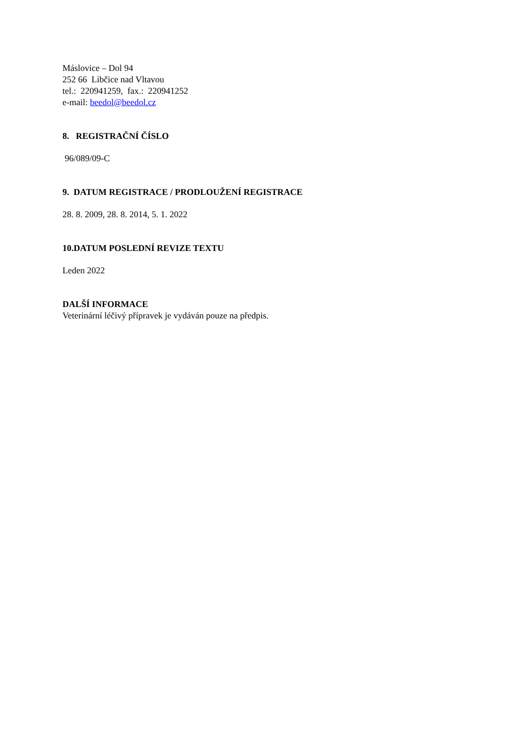Máslovice – Dol 94
252 66 Libčice nad Vltavou
tel.: 220941259, fax.: 220941252
e-mail: beedol@beedol.cz
8. REGISTRAČNÍ ČÍSLO
96/089/09-C
9. DATUM REGISTRACE / PRODLOUŽENÍ REGISTRACE
28. 8. 2009, 28. 8. 2014, 5. 1. 2022
10.DATUM POSLEDNÍ REVIZE TEXTU
Leden 2022
DALŠÍ INFORMACE
Veterinární léčivý přípravek je vydáván pouze na předpis.